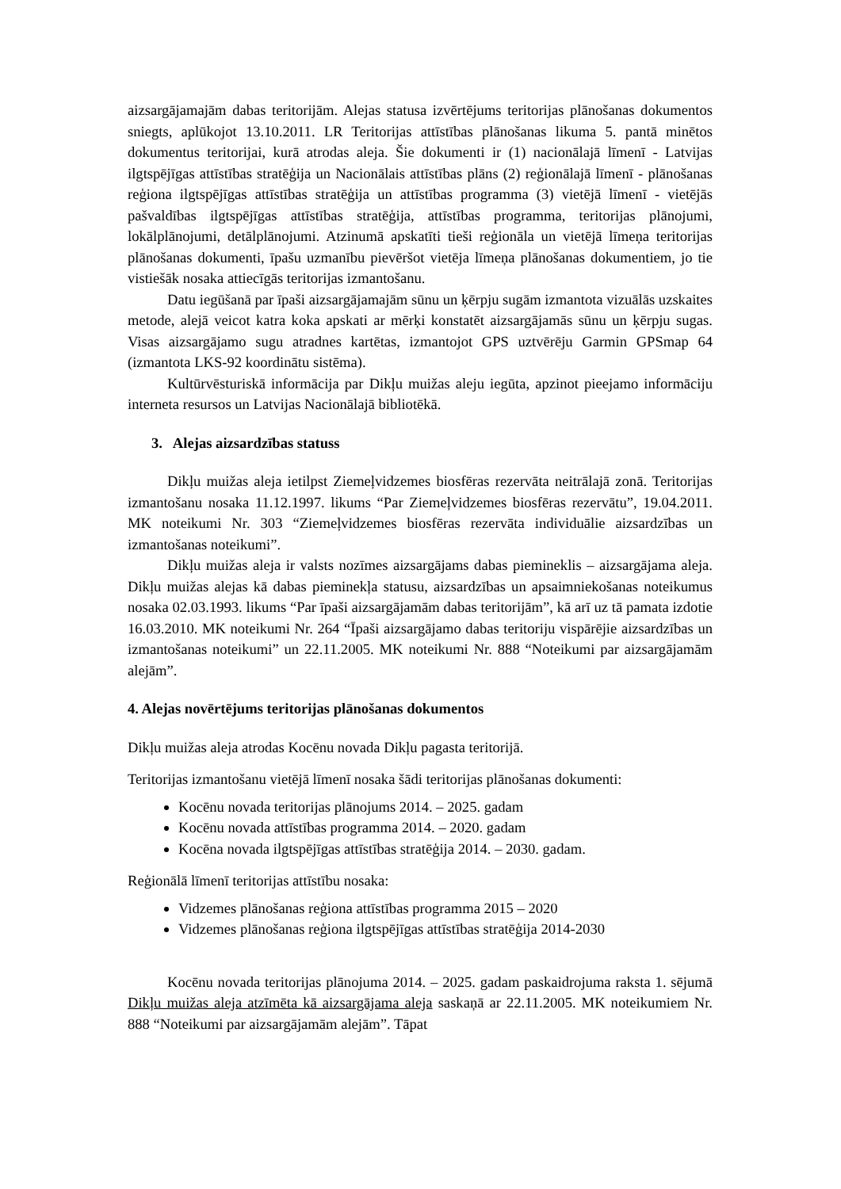aizsargājamajām dabas teritorijām. Alejas statusa izvērtējums teritorijas plānošanas dokumentos sniegts, aplūkojot 13.10.2011. LR Teritorijas attīstības plānošanas likuma 5. pantā minētos dokumentus teritorijai, kurā atrodas aleja. Šie dokumenti ir (1) nacionālajā līmenī - Latvijas ilgtspējīgas attīstības stratēģija un Nacionālais attīstības plāns (2) reģionālajā līmenī - plānošanas reģiona ilgtspējīgas attīstības stratēģija un attīstības programma (3) vietējā līmenī - vietējās pašvaldības ilgtspējīgas attīstības stratēģija, attīstības programma, teritorijas plānojumi, lokālplānojumi, detālplānojumi. Atzinumā apskatīti tieši reģionāla un vietējā līmeņa teritorijas plānošanas dokumenti, īpašu uzmanību pievēršot vietēja līmeņa plānošanas dokumentiem, jo tie vistiešāk nosaka attiecīgās teritorijas izmantošanu.
Datu iegūšanā par īpaši aizsargājamajām sūnu un ķērpju sugām izmantota vizuālās uzskaites metode, alejā veicot katra koka apskati ar mērķi konstatēt aizsargājamās sūnu un ķērpju sugas. Visas aizsargājamo sugu atradnes kartētas, izmantojot GPS uztvērēju Garmin GPSmap 64 (izmantota LKS-92 koordinātu sistēma).
Kultūrvēsturiskā informācija par Dikļu muižas aleju iegūta, apzinot pieejamo informāciju interneta resursos un Latvijas Nacionālajā bibliotēkā.
3. Alejas aizsardzības statuss
Dikļu muižas aleja ietilpst Ziemeļvidzemes biosfēras rezervāta neitrālajā zonā. Teritorijas izmantošanu nosaka 11.12.1997. likums “Par Ziemeļvidzemes biosfēras rezervātu”, 19.04.2011. MK noteikumi Nr. 303 “Ziemeļvidzemes biosfēras rezervāta individuālie aizsardzības un izmantošanas noteikumi”.
Dikļu muižas aleja ir valsts nozīmes aizsargājams dabas piemineklis – aizsargājama aleja. Dikļu muižas alejas kā dabas pieminekļa statusu, aizsardzības un apsaimniekošanas noteikumus nosaka 02.03.1993. likums “Par īpaši aizsargājamām dabas teritorijām”, kā arī uz tā pamata izdotie 16.03.2010. MK noteikumi Nr. 264 “Īpaši aizsargājamo dabas teritoriju vispārējie aizsardzības un izmantošanas noteikumi” un 22.11.2005. MK noteikumi Nr. 888 “Noteikumi par aizsargājamām alejām”.
4. Alejas novērtējums teritorijas plānošanas dokumentos
Dikļu muižas aleja atrodas Kocēnu novada Dikļu pagasta teritorijā.
Teritorijas izmantošanu vietējā līmenī nosaka šādi teritorijas plānošanas dokumenti:
Kocēnu novada teritorijas plānojums 2014. – 2025. gadam
Kocēnu novada attīstības programma 2014. – 2020. gadam
Kocēna novada ilgtspējīgas attīstības stratēģija 2014. – 2030. gadam.
Reģionālā līmenī teritorijas attīstību nosaka:
Vidzemes plānošanas reģiona attīstības programma 2015 – 2020
Vidzemes plānošanas reģiona ilgtspējīgas attīstības stratēģija 2014-2030
Kocēnu novada teritorijas plānojuma 2014. – 2025. gadam paskaidrojuma raksta 1. sējumā Dikļu muižas aleja atzīmēta kā aizsargājama aleja saskaņā ar 22.11.2005. MK noteikumiem Nr. 888 “Noteikumi par aizsargājamām alejām”. Tāpat